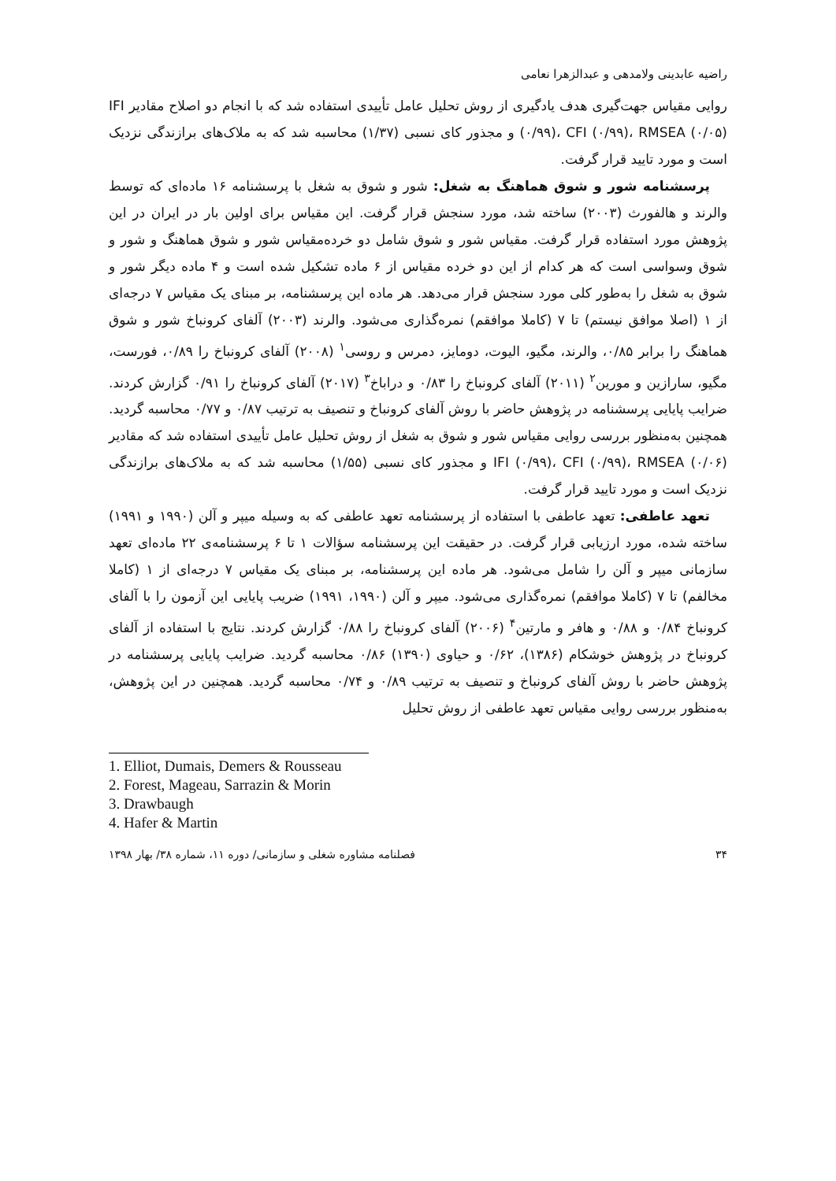راضیه عابدینی ولامدهی و عبدالزهرا نعامی
روایی مقیاس جهت‌گیری هدف یادگیری از روش تحلیل عامل تأییدی استفاده شد که با انجام دو اصلاح مقادیر IFI (۰/۹۹)، CFI (۰/۹۹)، RMSEA (۰/۰۵) و مجذور کای نسبی (۱/۳۷) محاسبه شد که به ملاک‌های برازندگی نزدیک است و مورد تایید قرار گرفت.
پرسشنامه شور و شوق هماهنگ به شغل: شور و شوق به شغل با پرسشنامه ۱۶ ماده‌ای که توسط والرند و هالفورث (۲۰۰۳) ساخته شد، مورد سنجش قرار گرفت. این مقیاس برای اولین بار در ایران در این پژوهش مورد استفاده قرار گرفت. مقیاس شور و شوق شامل دو خرده‌مقیاس شور و شوق هماهنگ و شور و شوق وسواسی است که هر کدام از این دو خرده مقیاس از ۶ ماده تشکیل شده است و ۴ ماده دیگر شور و شوق به شغل را به‌طور کلی مورد سنجش قرار می‌دهد. هر ماده این پرسشنامه، بر مبنای یک مقیاس ۷ درجه‌ای از ۱ (اصلا موافق نیستم) تا ۷ (کاملا موافقم) نمره‌گذاری می‌شود. والرند (۲۰۰۳) آلفای کرونباخ شور و شوق هماهنگ را برابر ۰/۸۵، والرند، مگیو، الیوت، دومایز، دمرس و روسی<sup>۱</sup> (۲۰۰۸) آلفای کرونباخ را ۰/۸۹، فورست، مگیو، سارازین و مورین<sup>۲</sup> (۲۰۱۱) آلفای کرونباخ را ۰/۸۳ و دراباخ<sup>۳</sup> (۲۰۱۷) آلفای کرونباخ را ۰/۹۱ گزارش کردند. ضرایب پایایی پرسشنامه در پژوهش حاضر با روش آلفای کرونباخ و تنصیف به ترتیب ۰/۸۷ و ۰/۷۷ محاسبه گردید. همچنین به‌منظور بررسی روایی مقیاس شور و شوق به شغل از روش تحلیل عامل تأییدی استفاده شد که مقادیر IFI (۰/۹۹)، CFI (۰/۹۹)، RMSEA (۰/۰۶) و مجذور کای نسبی (۱/۵۵) محاسبه شد که به ملاک‌های برازندگی نزدیک است و مورد تایید قرار گرفت.
تعهد عاطفی: تعهد عاطفی با استفاده از پرسشنامه تعهد عاطفی که به وسیله میپر و آلن (۱۹۹۰ و ۱۹۹۱) ساخته شده، مورد ارزیابی قرار گرفت. در حقیقت این پرسشنامه سؤالات ۱ تا ۶ پرسشنامه‌ی ۲۲ ماده‌ای تعهد سازمانی میپر و آلن را شامل می‌شود. هر ماده این پرسشنامه، بر مبنای یک مقیاس ۷ درجه‌ای از ۱ (کاملا مخالفم) تا ۷ (کاملا موافقم) نمره‌گذاری می‌شود. میپر و آلن (۱۹۹۰، ۱۹۹۱) ضریب پایایی این آزمون را با آلفای کرونباخ ۰/۸۴ و ۰/۸۸ و هافر و مارتین<sup>۴</sup> (۲۰۰۶) آلفای کرونباخ را ۰/۸۸ گزارش کردند. نتایج با استفاده از آلفای کرونباخ در پژوهش خوشکام (۱۳۸۶)، ۰/۶۲ و حیاوی (۱۳۹۰) ۰/۸۶ محاسبه گردید. ضرایب پایایی پرسشنامه در پژوهش حاضر با روش آلفای کرونباخ و تنصیف به ترتیب ۰/۸۹ و ۰/۷۴ محاسبه گردید. همچنین در این پژوهش، به‌منظور بررسی روایی مقیاس تعهد عاطفی از روش تحلیل
1. Elliot, Dumais, Demers & Rousseau
2. Forest, Mageau, Sarrazin & Morin
3. Drawbaugh
4. Hafer & Martin
۳۴ فصلنامه مشاوره شغلی و سازمانی/ دوره ۱۱، شماره ۳۸/ بهار ۱۳۹۸